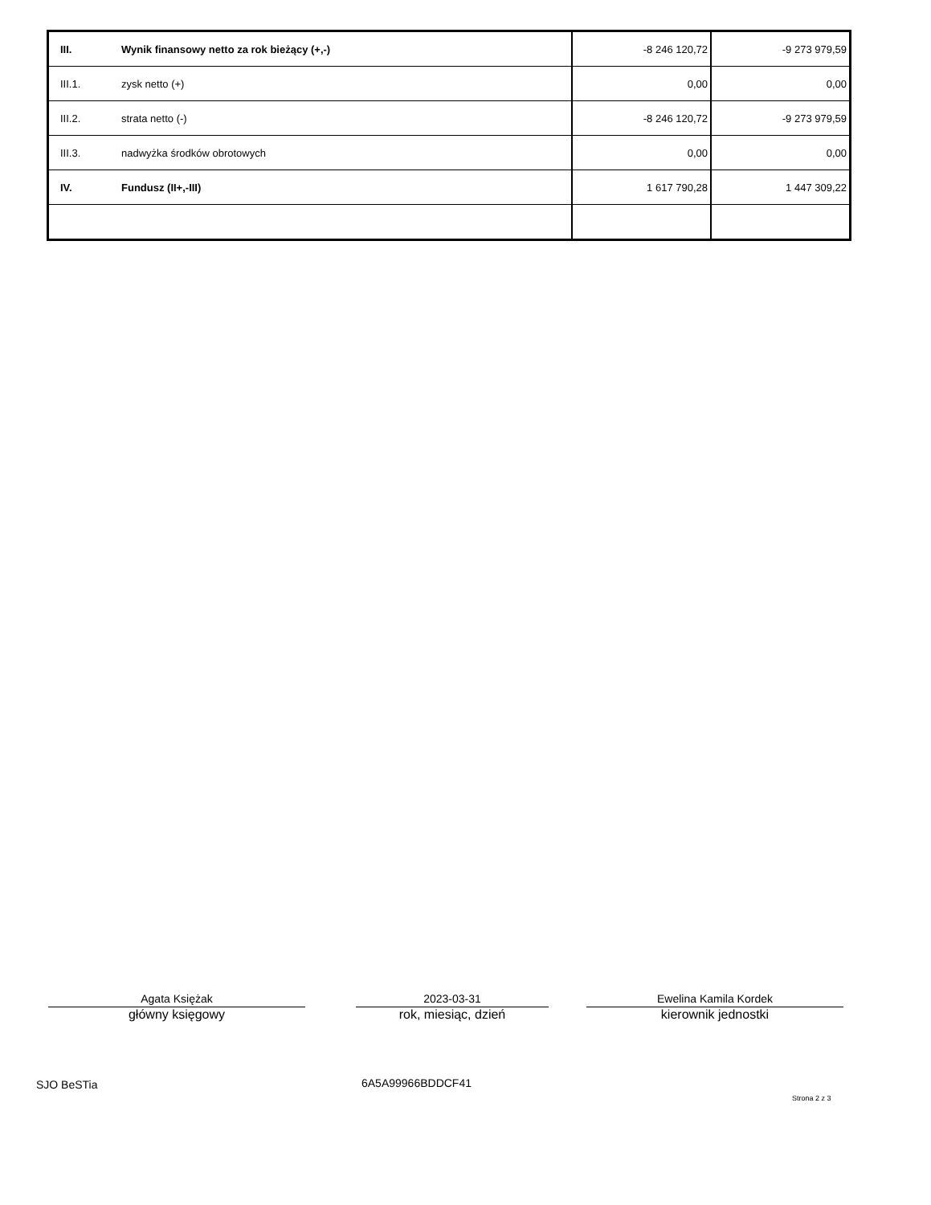| III. | Wynik finansowy netto za rok bieżący (+,-) | -8 246 120,72 | -9 273 979,59 |
| III.1. | zysk netto (+) | 0,00 | 0,00 |
| III.2. | strata netto (-) | -8 246 120,72 | -9 273 979,59 |
| III.3. | nadwyżka środków obrotowych | 0,00 | 0,00 |
| IV. | Fundusz (II+,-III) | 1 617 790,28 | 1 447 309,22 |
Agata Księżak
główny księgowy
2023-03-31
rok, miesiąc, dzień
Ewelina Kamila Kordek
kierownik jednostki
SJO BeSTia 6A5A99966BDDCF41
Strona 2 z 3